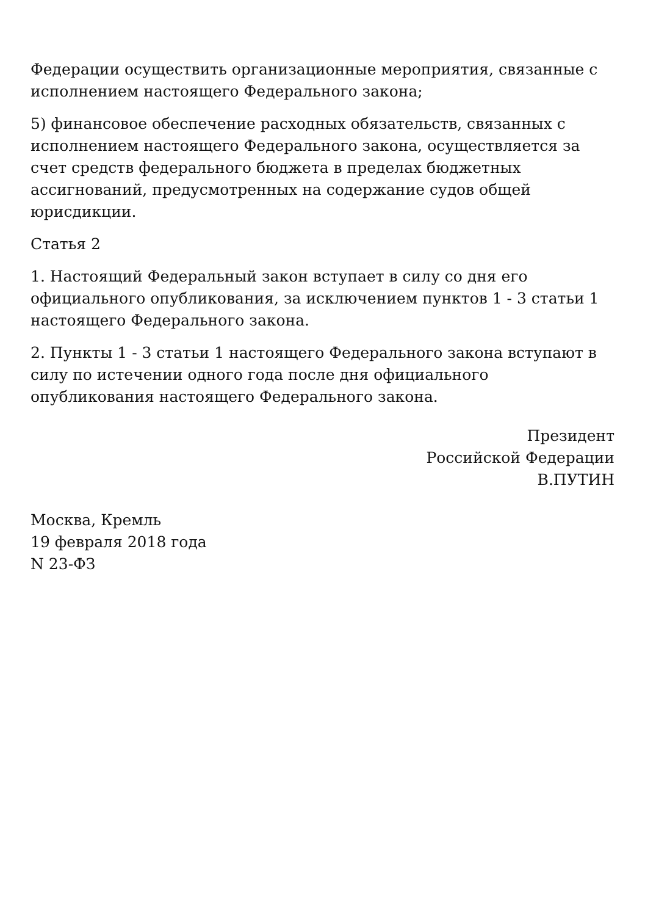Федерации осуществить организационные мероприятия, связанные с исполнением настоящего Федерального закона;
5) финансовое обеспечение расходных обязательств, связанных с исполнением настоящего Федерального закона, осуществляется за счет средств федерального бюджета в пределах бюджетных ассигнований, предусмотренных на содержание судов общей юрисдикции.
Статья 2
1. Настоящий Федеральный закон вступает в силу со дня его официального опубликования, за исключением пунктов 1 - 3 статьи 1 настоящего Федерального закона.
2. Пункты 1 - 3 статьи 1 настоящего Федерального закона вступают в силу по истечении одного года после дня официального опубликования настоящего Федерального закона.
Президент
Российской Федерации
В.ПУТИН
Москва, Кремль
19 февраля 2018 года
N 23-ФЗ